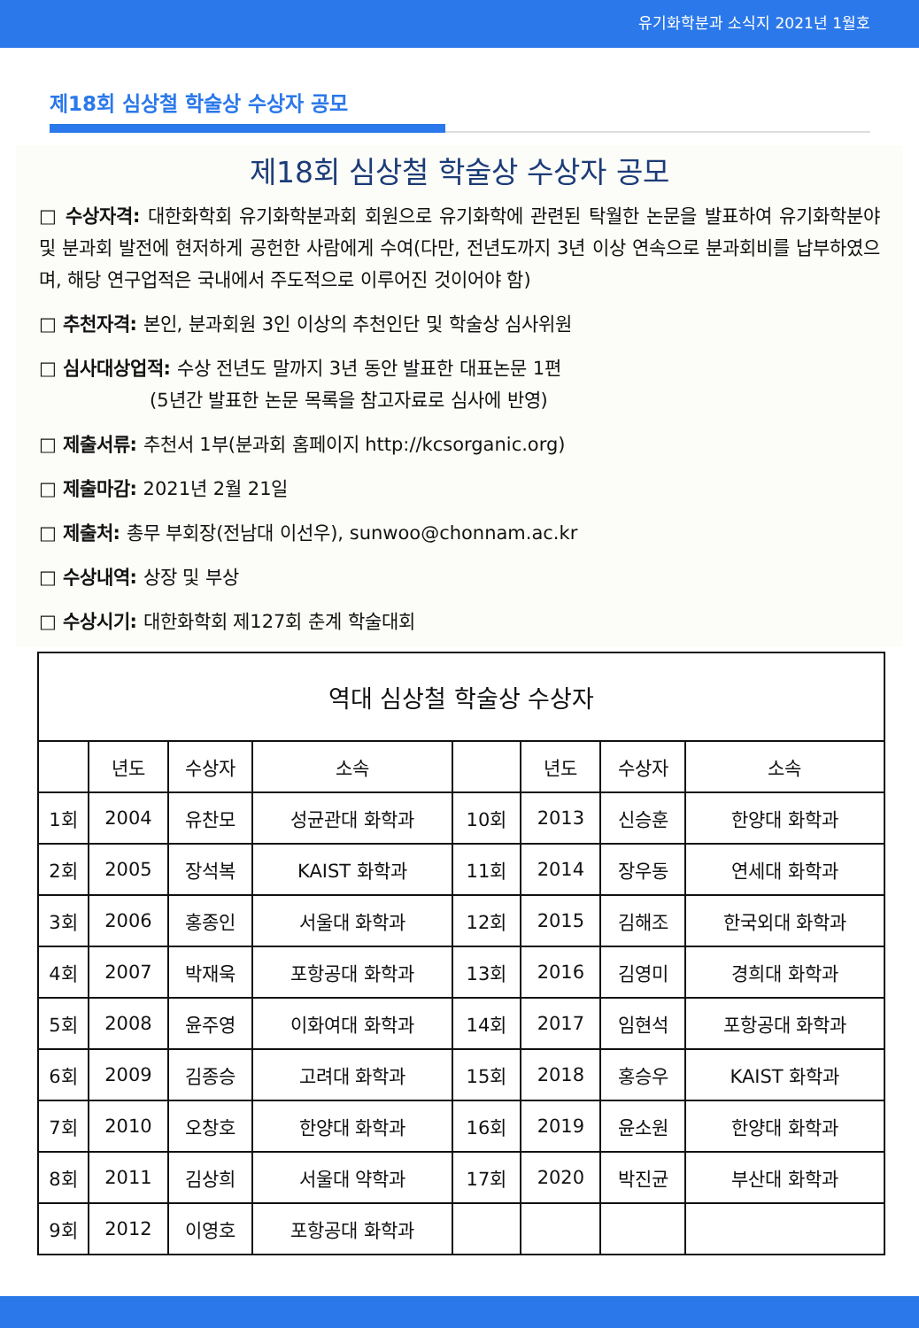유기화학분과 소식지 2021년 1월호
제18회 심상철 학술상 수상자 공모
제18회 심상철 학술상 수상자 공모
□ 수상자격: 대한화학회 유기화학분과회 회원으로 유기화학에 관련된 탁월한 논문을 발표하여 유기화학분야 및 분과회 발전에 현저하게 공헌한 사람에게 수여(다만, 전년도까지 3년 이상 연속으로 분과회비를 납부하였으며, 해당 연구업적은 국내에서 주도적으로 이루어진 것이어야 함)
□ 추천자격: 본인, 분과회원 3인 이상의 추천인단 및 학술상 심사위원
□ 심사대상업적: 수상 전년도 말까지 3년 동안 발표한 대표논문 1편
(5년간 발표한 논문 목록을 참고자료로 심사에 반영)
□ 제출서류: 추천서 1부(분과회 홈페이지 http://kcsorganic.org)
□ 제출마감: 2021년 2월 21일
□ 제출처: 총무 부회장(전남대 이선우), sunwoo@chonnam.ac.kr
□ 수상내역: 상장 및 부상
□ 수상시기: 대한화학회 제127회 춘계 학술대회
| 역대 심상철 학술상 수상자 | | | | | | | |
| --- | --- | --- | --- | --- | --- | --- | --- |
| | 년도 | 수상자 | 소속 | | 년도 | 수상자 | 소속 |
| 1회 | 2004 | 유찬모 | 성균관대 화학과 | 10회 | 2013 | 신승훈 | 한양대 화학과 |
| 2회 | 2005 | 장석복 | KAIST 화학과 | 11회 | 2014 | 장우동 | 연세대 화학과 |
| 3회 | 2006 | 홍종인 | 서울대 화학과 | 12회 | 2015 | 김해조 | 한국외대 화학과 |
| 4회 | 2007 | 박재욱 | 포항공대 화학과 | 13회 | 2016 | 김영미 | 경희대 화학과 |
| 5회 | 2008 | 윤주영 | 이화여대 화학과 | 14회 | 2017 | 임현석 | 포항공대 화학과 |
| 6회 | 2009 | 김종승 | 고려대 화학과 | 15회 | 2018 | 홍승우 | KAIST 화학과 |
| 7회 | 2010 | 오창호 | 한양대 화학과 | 16회 | 2019 | 윤소원 | 한양대 화학과 |
| 8회 | 2011 | 김상희 | 서울대 약학과 | 17회 | 2020 | 박진균 | 부산대 화학과 |
| 9회 | 2012 | 이영호 | 포항공대 화학과 | | | | |